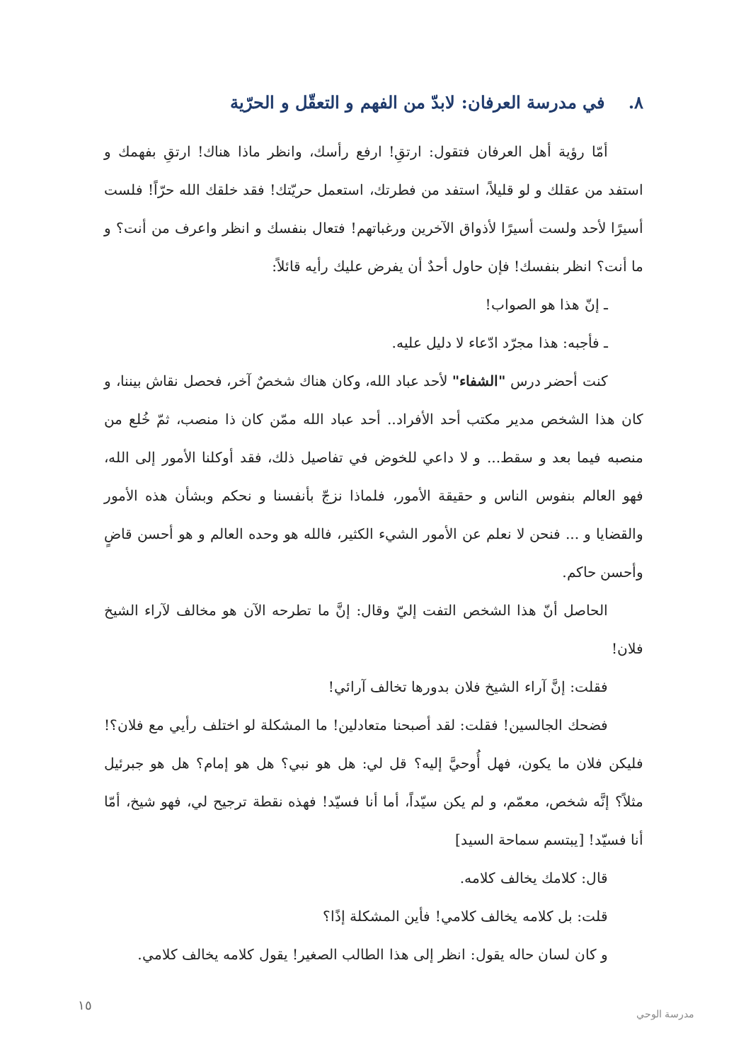٨. في مدرسة العرفان: لابدّ من الفهم و التعقّل و الحرّية
أمّا رؤية أهل العرفان فتقول: ارتقِ! ارفع رأسك، وانظر ماذا هناك! ارتقِ بفهمك و استفد من عقلك و لو قليلاً، استفد من فطرتك، استعمل حريّتك! فقد خلقك الله حرّاً! فلست أسيرًا لأحد ولست أسيرًا لأذواق الآخرين ورغباتهم! فتعال بنفسك و انظر واعرف من أنت؟ و ما أنت؟ انظر بنفسك! فإن حاول أحدٌ أن يفرض عليك رأيه قائلاً:
ـ إنّ هذا هو الصواب!
ـ فأجبه: هذا مجرّد ادّعاء لا دليل عليه.
كنت أحضر درس "الشفاء" لأحد عباد الله، وكان هناك شخصٌ آخر، فحصل نقاش بيننا، و كان هذا الشخص مدير مكتب أحد الأفراد.. أحد عباد الله ممّن كان ذا منصب، ثمّ خُلع من منصبه فيما بعد و سقط... و لا داعي للخوض في تفاصيل ذلك، فقد أوكلنا الأمور إلى الله، فهو العالم بنفوس الناس و حقيقة الأمور، فلماذا نزجّ بأنفسنا و نحكم وبشأن هذه الأمور والقضايا و ... فنحن لا نعلم عن الأمور الشيء الكثير، فالله هو وحده العالم و هو أحسن قاضٍ وأحسن حاكم.
الحاصل أنّ هذا الشخص التفت إليّ وقال: إنَّ ما تطرحه الآن هو مخالف لآراء الشيخ فلان!
فقلت: إنَّ آراء الشيخ فلان بدورها تخالف آرائي!
فضحك الجالسين! فقلت: لقد أصبحنا متعادلين! ما المشكلة لو اختلف رأيي مع فلان؟! فليكن فلان ما يكون، فهل أُوحيَّ إليه؟ قل لي: هل هو نبي؟ هل هو إمام؟ هل هو جبرئيل مثلاً؟ إنَّه شخص، معمّم، و لم يكن سيّداً، أما أنا فسيّد! فهذه نقطة ترجيح لي، فهو شيخ، أمّا أنا فسيّد! [يبتسم سماحة السيد]
قال: كلامك يخالف كلامه.
قلت: بل كلامه يخالف كلامي! فأين المشكلة إذًا؟
و كان لسان حاله يقول: انظر إلى هذا الطالب الصغير! يقول كلامه يخالف كلامي.
١٥
مدرسة الوحي